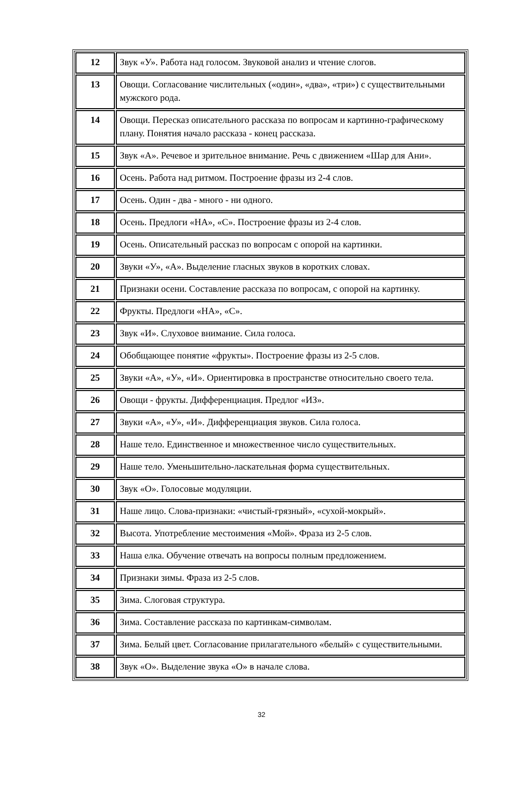| 12 | Звук «У». Работа над голосом. Звуковой анализ и чтение слогов. |
| 13 | Овощи. Согласование числительных («один», «два», «три») с существительными мужского рода. |
| 14 | Овощи. Пересказ описательного рассказа по вопросам и картинно-графическому плану. Понятия начало рассказа - конец рассказа. |
| 15 | Звук «А». Речевое и зрительное внимание. Речь с движением «Шар для Ани». |
| 16 | Осень. Работа над ритмом. Построение фразы из 2-4 слов. |
| 17 | Осень. Один - два - много - ни одного. |
| 18 | Осень. Предлоги «НА», «С». Построение фразы из 2-4 слов. |
| 19 | Осень. Описательный рассказ по вопросам с опорой на картинки. |
| 20 | Звуки «У», «А». Выделение гласных звуков в коротких словах. |
| 21 | Признаки осени. Составление рассказа по вопросам, с опорой на картинку. |
| 22 | Фрукты. Предлоги «НА», «С». |
| 23 | Звук «И». Слуховое внимание. Сила голоса. |
| 24 | Обобщающее понятие «фрукты». Построение фразы из 2-5 слов. |
| 25 | Звуки «А», «У», «И». Ориентировка в пространстве относительно своего тела. |
| 26 | Овощи - фрукты. Дифференциация. Предлог «ИЗ». |
| 27 | Звуки «А», «У», «И». Дифференциация звуков. Сила голоса. |
| 28 | Наше тело. Единственное и множественное число существительных. |
| 29 | Наше тело. Уменьшительно-ласкательная форма существительных. |
| 30 | Звук «О». Голосовые модуляции. |
| 31 | Наше лицо. Слова-признаки: «чистый-грязный», «сухой-мокрый». |
| 32 | Высота. Употребление местоимения «Мой». Фраза из 2-5 слов. |
| 33 | Наша елка. Обучение отвечать на вопросы полным предложением. |
| 34 | Признаки зимы. Фраза из 2-5 слов. |
| 35 | Зима. Слоговая структура. |
| 36 | Зима. Составление рассказа по картинкам-символам. |
| 37 | Зима. Белый цвет. Согласование прилагательного «белый» с существительными. |
| 38 | Звук «О». Выделение звука «О» в начале слова. |
32